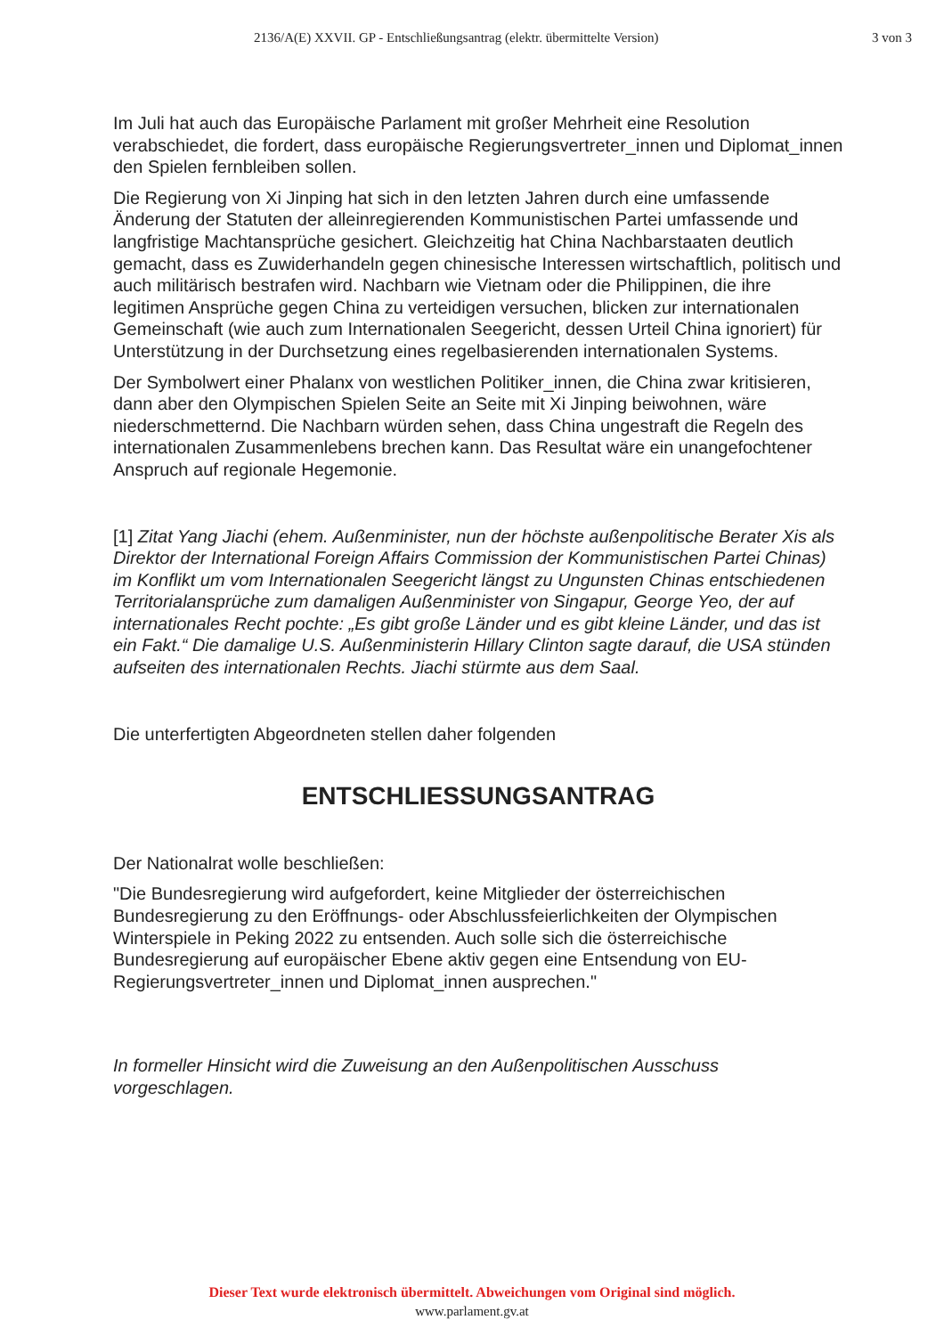2136/A(E) XXVII. GP - Entschließungsantrag (elektr. übermittelte Version) 3 von 3
Im Juli hat auch das Europäische Parlament mit großer Mehrheit eine Resolution verabschiedet, die fordert, dass europäische Regierungsvertreter_innen und Diplomat_innen den Spielen fernbleiben sollen.
Die Regierung von Xi Jinping hat sich in den letzten Jahren durch eine umfassende Änderung der Statuten der alleinregierenden Kommunistischen Partei umfassende und langfristige Machtansprüche gesichert. Gleichzeitig hat China Nachbarstaaten deutlich gemacht, dass es Zuwiderhandeln gegen chinesische Interessen wirtschaftlich, politisch und auch militärisch bestrafen wird. Nachbarn wie Vietnam oder die Philippinen, die ihre legitimen Ansprüche gegen China zu verteidigen versuchen, blicken zur internationalen Gemeinschaft (wie auch zum Internationalen Seegericht, dessen Urteil China ignoriert) für Unterstützung in der Durchsetzung eines regelbasierenden internationalen Systems.
Der Symbolwert einer Phalanx von westlichen Politiker_innen, die China zwar kritisieren, dann aber den Olympischen Spielen Seite an Seite mit Xi Jinping beiwohnen, wäre niederschmetternd. Die Nachbarn würden sehen, dass China ungestraft die Regeln des internationalen Zusammenlebens brechen kann. Das Resultat wäre ein unangefochtener Anspruch auf regionale Hegemonie.
[1] Zitat Yang Jiachi (ehem. Außenminister, nun der höchste außenpolitische Berater Xis als Direktor der International Foreign Affairs Commission der Kommunistischen Partei Chinas) im Konflikt um vom Internationalen Seegericht längst zu Ungunsten Chinas entschiedenen Territorialansprüche zum damaligen Außenminister von Singapur, George Yeo, der auf internationales Recht pochte: „Es gibt große Länder und es gibt kleine Länder, und das ist ein Fakt.“ Die damalige U.S. Außenministerin Hillary Clinton sagte darauf, die USA stünden aufseiten des internationalen Rechts. Jiachi stürmte aus dem Saal.
Die unterfertigten Abgeordneten stellen daher folgenden
ENTSCHLIESSUNGSANTRAG
Der Nationalrat wolle beschließen:
"Die Bundesregierung wird aufgefordert, keine Mitglieder der österreichischen Bundesregierung zu den Eröffnungs- oder Abschlussfeierlichkeiten der Olympischen Winterspiele in Peking 2022 zu entsenden. Auch solle sich die österreichische Bundesregierung auf europäischer Ebene aktiv gegen eine Entsendung von EU-Regierungsvertreter_innen und Diplomat_innen ausprechen."
In formeller Hinsicht wird die Zuweisung an den Außenpolitischen Ausschuss vorgeschlagen.
Dieser Text wurde elektronisch übermittelt. Abweichungen vom Original sind möglich.
www.parlament.gv.at